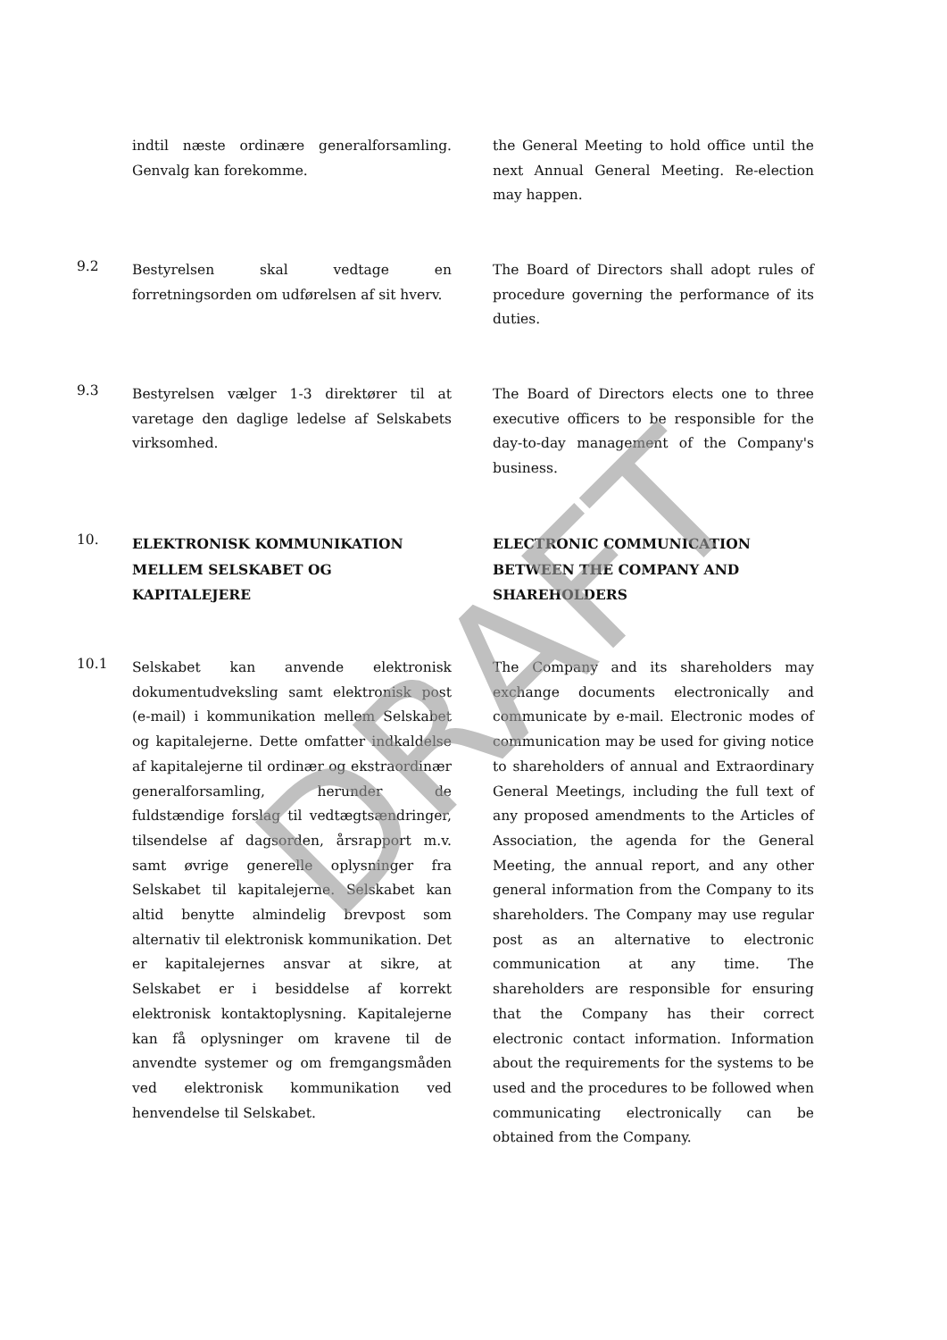indtil næste ordinære generalforsamling. Genvalg kan forekomme.
the General Meeting to hold office until the next Annual General Meeting. Re-election may happen.
9.2
Bestyrelsen skal vedtage en forretningsorden om udførelsen af sit hverv.
The Board of Directors shall adopt rules of procedure governing the performance of its duties.
9.3
Bestyrelsen vælger 1-3 direktører til at varetage den daglige ledelse af Selskabets virksomhed.
The Board of Directors elects one to three executive officers to be responsible for the day-to-day management of the Company's business.
10.
ELEKTRONISK KOMMUNIKATION MELLEM SELSKABET OG KAPITALEJERE
ELECTRONIC COMMUNICATION BETWEEN THE COMPANY AND SHAREHOLDERS
10.1
Selskabet kan anvende elektronisk dokumentudveksling samt elektronisk post (e-mail) i kommunikation mellem Selskabet og kapitalejerne. Dette omfatter indkaldelse af kapitalejerne til ordinær og ekstraordinær generalforsamling, herunder de fuldstændige forslag til vedtægtsændringer, tilsendelse af dagsorden, årsrapport m.v. samt øvrige generelle oplysninger fra Selskabet til kapitalejerne. Selskabet kan altid benytte almindelig brevpost som alternativ til elektronisk kommunikation. Det er kapitalejernes ansvar at sikre, at Selskabet er i besiddelse af korrekt elektronisk kontaktoplysning. Kapitalejerne kan få oplysninger om kravene til de anvendte systemer og om fremgangsmåden ved elektronisk kommunikation ved henvendelse til Selskabet.
The Company and its shareholders may exchange documents electronically and communicate by e-mail. Electronic modes of communication may be used for giving notice to shareholders of annual and Extraordinary General Meetings, including the full text of any proposed amendments to the Articles of Association, the agenda for the General Meeting, the annual report, and any other general information from the Company to its shareholders. The Company may use regular post as an alternative to electronic communication at any time. The shareholders are responsible for ensuring that the Company has their correct electronic contact information. Information about the requirements for the systems to be used and the procedures to be followed when communicating electronically can be obtained from the Company.
DRAFT